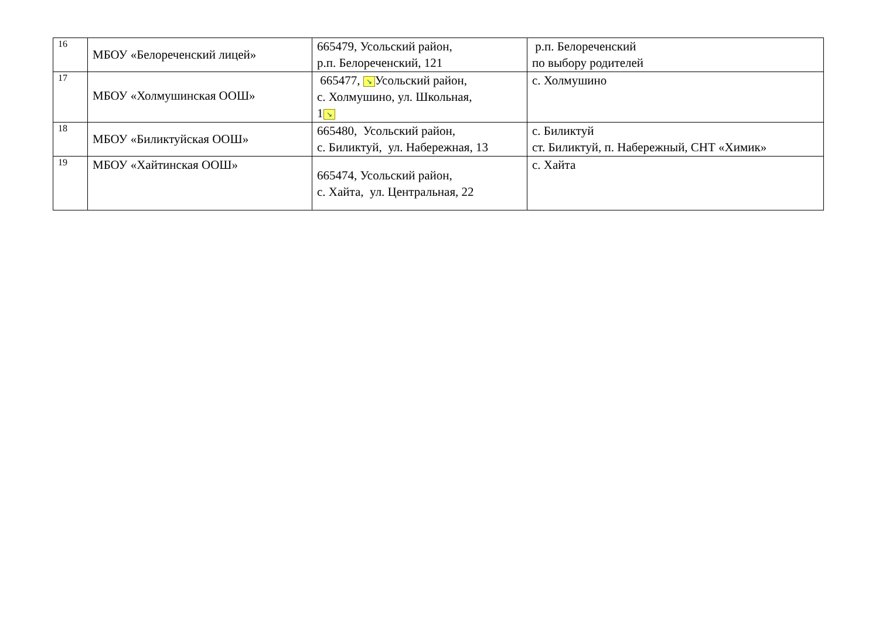| 16 | МБОУ «Белореченский лицей» | 665479, Усольский район, р.п. Белореченский, 121 | р.п. Белореченский по выбору родителей |
| 17 | МБОУ «Холмушинская ООШ» | 665477, ↘ Усольский район, с. Холмушино, ул. Школьная, 1 ↘ | с. Холмушино |
| 18 | МБОУ «Биликтуйская ООШ» | 665480, Усольский район, с. Биликтуй, ул. Набережная, 13 | с. Биликтуй ст. Биликтуй, п. Набережный, СНТ «Химик» |
| 19 | МБОУ «Хайтинская ООШ» | 665474, Усольский район, с. Хайта, ул. Центральная, 22 | с. Хайта |